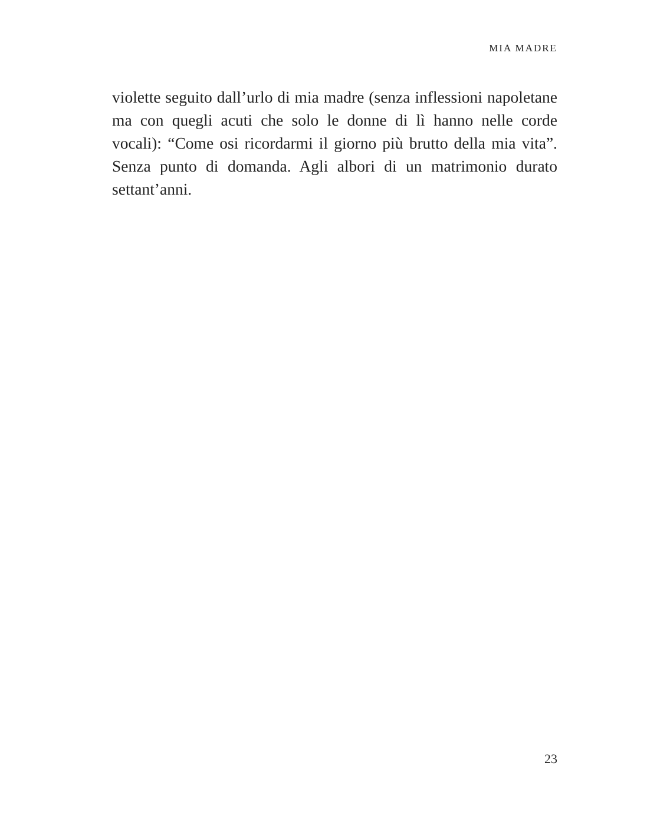MIA MADRE
violette seguito dall’urlo di mia madre (senza inflessioni napoletane ma con quegli acuti che solo le donne di lì hanno nelle corde vocali): “Come osi ricordarmi il giorno più brutto della mia vita”. Senza punto di domanda. Agli albori di un matrimonio durato settant’anni.
23